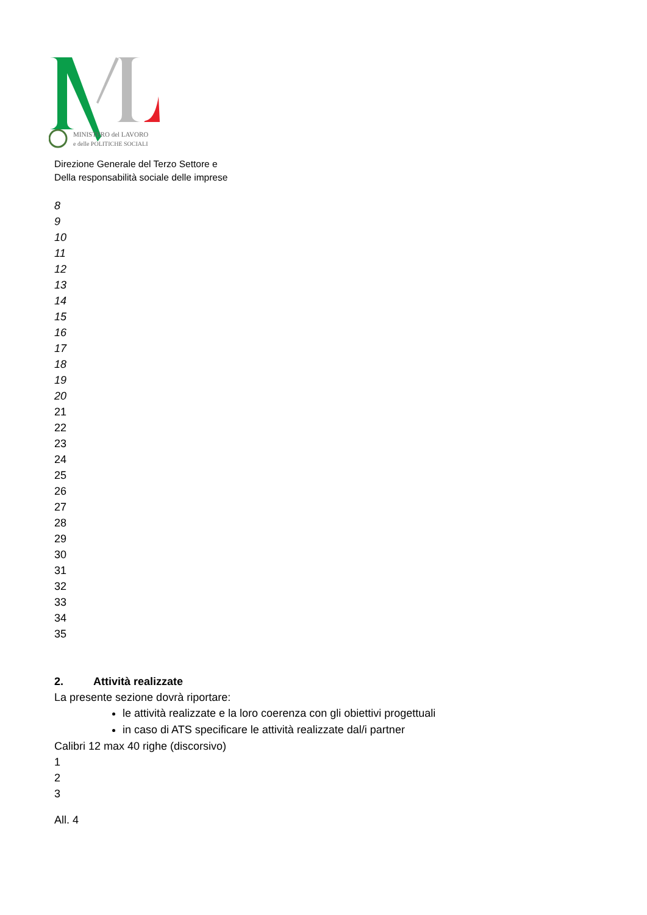MINISTERO del LAVORO
e delle POLITICHE SOCIALI
Direzione Generale del Terzo Settore e
Della responsabilità sociale delle imprese
8
9
10
11
12
13
14
15
16
17
18
19
20
21
22
23
24
25
26
27
28
29
30
31
32
33
34
35
2. Attività realizzate
La presente sezione dovrà riportare:
le attività realizzate e la loro coerenza con gli obiettivi progettuali
in caso di ATS specificare le attività realizzate dal/i partner
Calibri 12 max 40 righe (discorsivo)
1
2
3
All. 4